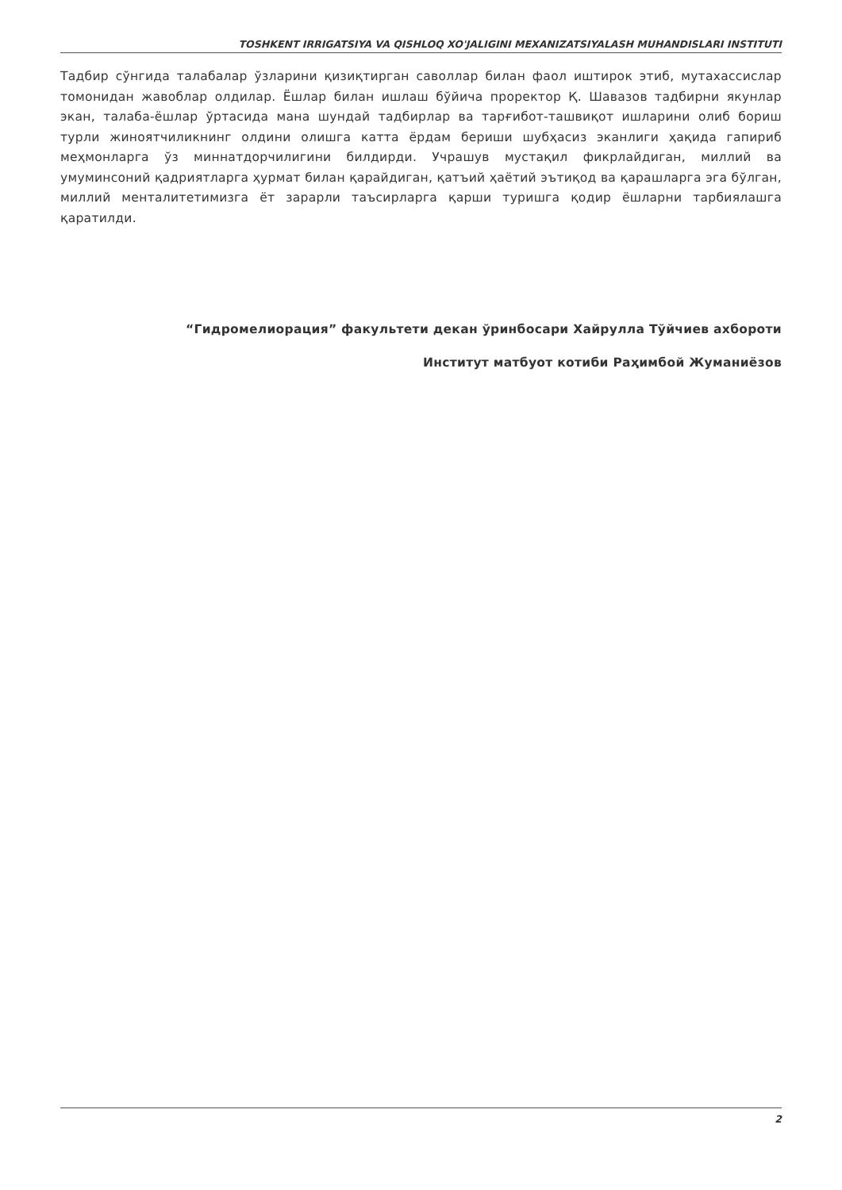TOSHKENT IRRIGATSIYA VA QISHLOQ XO'JALIGINI MEXANIZATSIYALASH MUHANDISLARI INSTITUTI
Тадбир сўнгида талабалар ўзларини қизиқтирган саволлар билан фаол иштирок этиб, мутахассислар томонидан жавоблар олдилар. Ёшлар билан ишлаш бўйича проректор Қ. Шавазов тадбирни якунлар экан, талаба-ёшлар ўртасида мана шундай тадбирлар ва тарғибот-ташвиқот ишларини олиб бориш турли жиноятчиликнинг олдини олишга катта ёрдам бериши шубҳасиз эканлиги ҳақида гапириб меҳмонларга ўз миннатдорчилигини билдирди. Учрашув мустақил фикрлайдиган, миллий ва умуминсоний қадриятларга ҳурмат билан қарайдиган, қатъий ҳаётий эътиқод ва қарашларга эга бўлган, миллий менталитетимизга ёт зарарли таъсирларга қарши туришга қодир ёшларни тарбиялашга қаратилди.
“Гидромелиорация” факультети декан ўринбосари Хайрулла Тўйчиев ахбороти
Институт матбуот котиби Раҳимбой Жуманиёзов
2